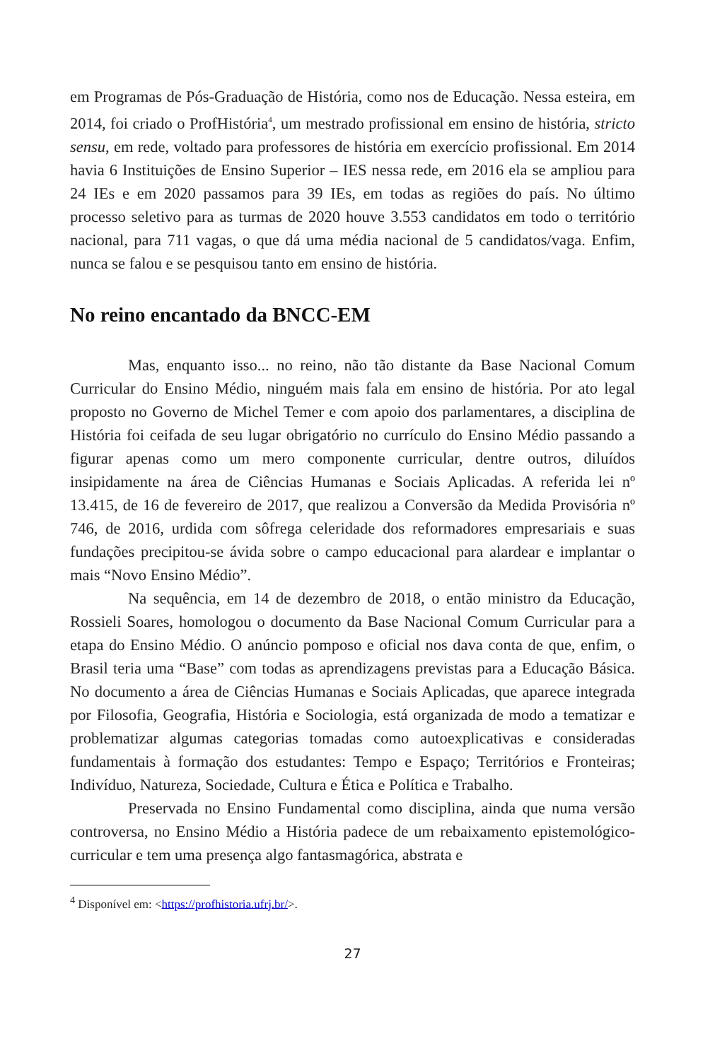em Programas de Pós-Graduação de História, como nos de Educação. Nessa esteira, em 2014, foi criado o ProfHistória<sup>4</sup>, um mestrado profissional em ensino de história, stricto sensu, em rede, voltado para professores de história em exercício profissional. Em 2014 havia 6 Instituições de Ensino Superior – IES nessa rede, em 2016 ela se ampliou para 24 IEs e em 2020 passamos para 39 IEs, em todas as regiões do país. No último processo seletivo para as turmas de 2020 houve 3.553 candidatos em todo o território nacional, para 711 vagas, o que dá uma média nacional de 5 candidatos/vaga. Enfim, nunca se falou e se pesquisou tanto em ensino de história.
No reino encantado da BNCC-EM
Mas, enquanto isso... no reino, não tão distante da Base Nacional Comum Curricular do Ensino Médio, ninguém mais fala em ensino de história. Por ato legal proposto no Governo de Michel Temer e com apoio dos parlamentares, a disciplina de História foi ceifada de seu lugar obrigatório no currículo do Ensino Médio passando a figurar apenas como um mero componente curricular, dentre outros, diluídos insipidamente na área de Ciências Humanas e Sociais Aplicadas. A referida lei nº 13.415, de 16 de fevereiro de 2017, que realizou a Conversão da Medida Provisória nº 746, de 2016, urdida com sôfrega celeridade dos reformadores empresariais e suas fundações precipitou-se ávida sobre o campo educacional para alardear e implantar o mais “Novo Ensino Médio”.
Na sequência, em 14 de dezembro de 2018, o então ministro da Educação, Rossieli Soares, homologou o documento da Base Nacional Comum Curricular para a etapa do Ensino Médio. O anúncio pomposo e oficial nos dava conta de que, enfim, o Brasil teria uma “Base” com todas as aprendizagens previstas para a Educação Básica. No documento a área de Ciências Humanas e Sociais Aplicadas, que aparece integrada por Filosofia, Geografia, História e Sociologia, está organizada de modo a tematizar e problematizar algumas categorias tomadas como autoexplicativas e consideradas fundamentais à formação dos estudantes: Tempo e Espaço; Territórios e Fronteiras; Indivíduo, Natureza, Sociedade, Cultura e Ética e Política e Trabalho.
Preservada no Ensino Fundamental como disciplina, ainda que numa versão controversa, no Ensino Médio a História padece de um rebaixamento epistemológico-curricular e tem uma presença algo fantasmagórica, abstrata e
<sup>4</sup> Disponível em: <https://profhistoria.ufrj.br/>.
27